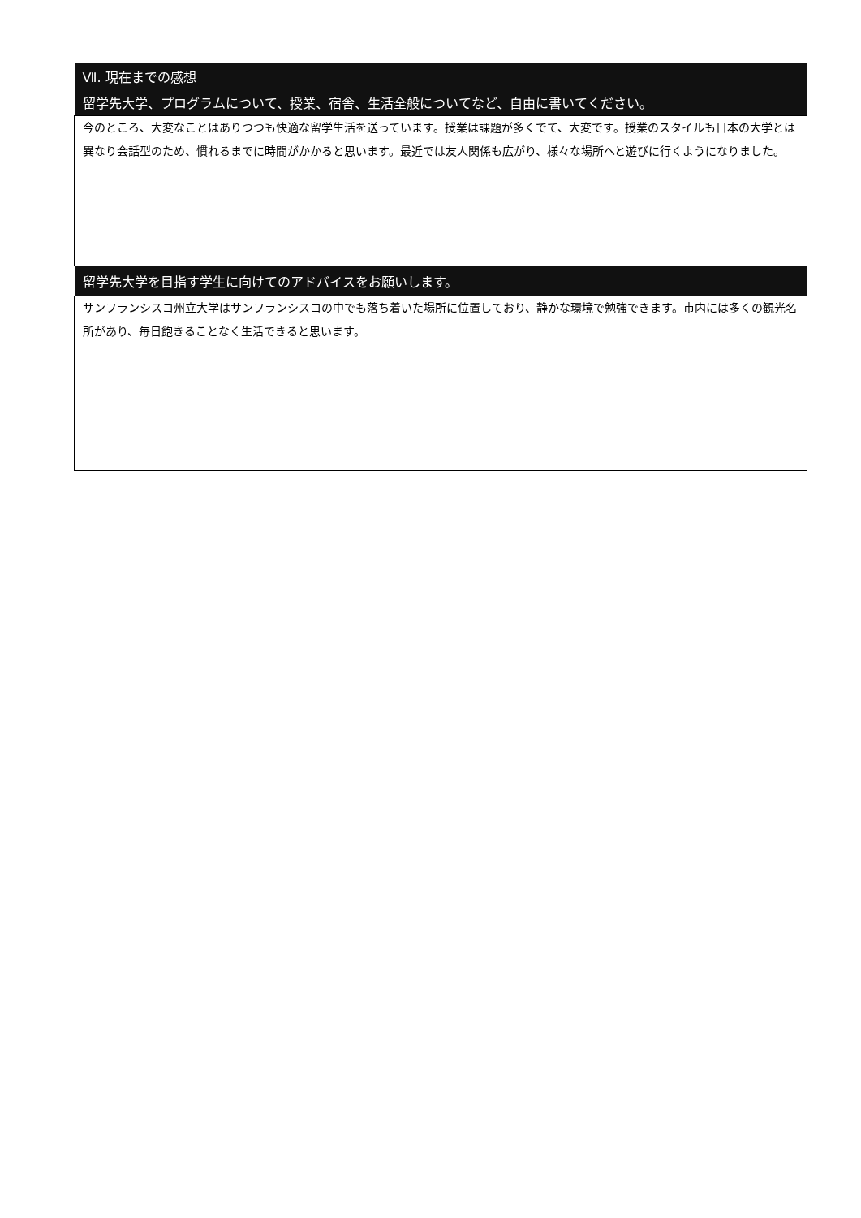| Ⅶ. 現在までの感想 |
| 留学先大学、プログラムについて、授業、宿舎、生活全般についてなど、自由に書いてください。 |
| 今のところ、大変なことはありつつも快適な留学生活を送っています。授業は課題が多くでて、大変です。授業のスタイルも日本の大学とは異なり会話型のため、慣れるまでに時間がかかると思います。最近では友人関係も広がり、様々な場所へと遊びに行くようになりました。 |
| 留学先大学を目指す学生に向けてのアドバイスをお願いします。 |
| サンフランシスコ州立大学はサンフランシスコの中でも落ち着いた場所に位置しており、静かな環境で勉強できます。市内には多くの観光名所があり、毎日飽きることなく生活できると思います。 |